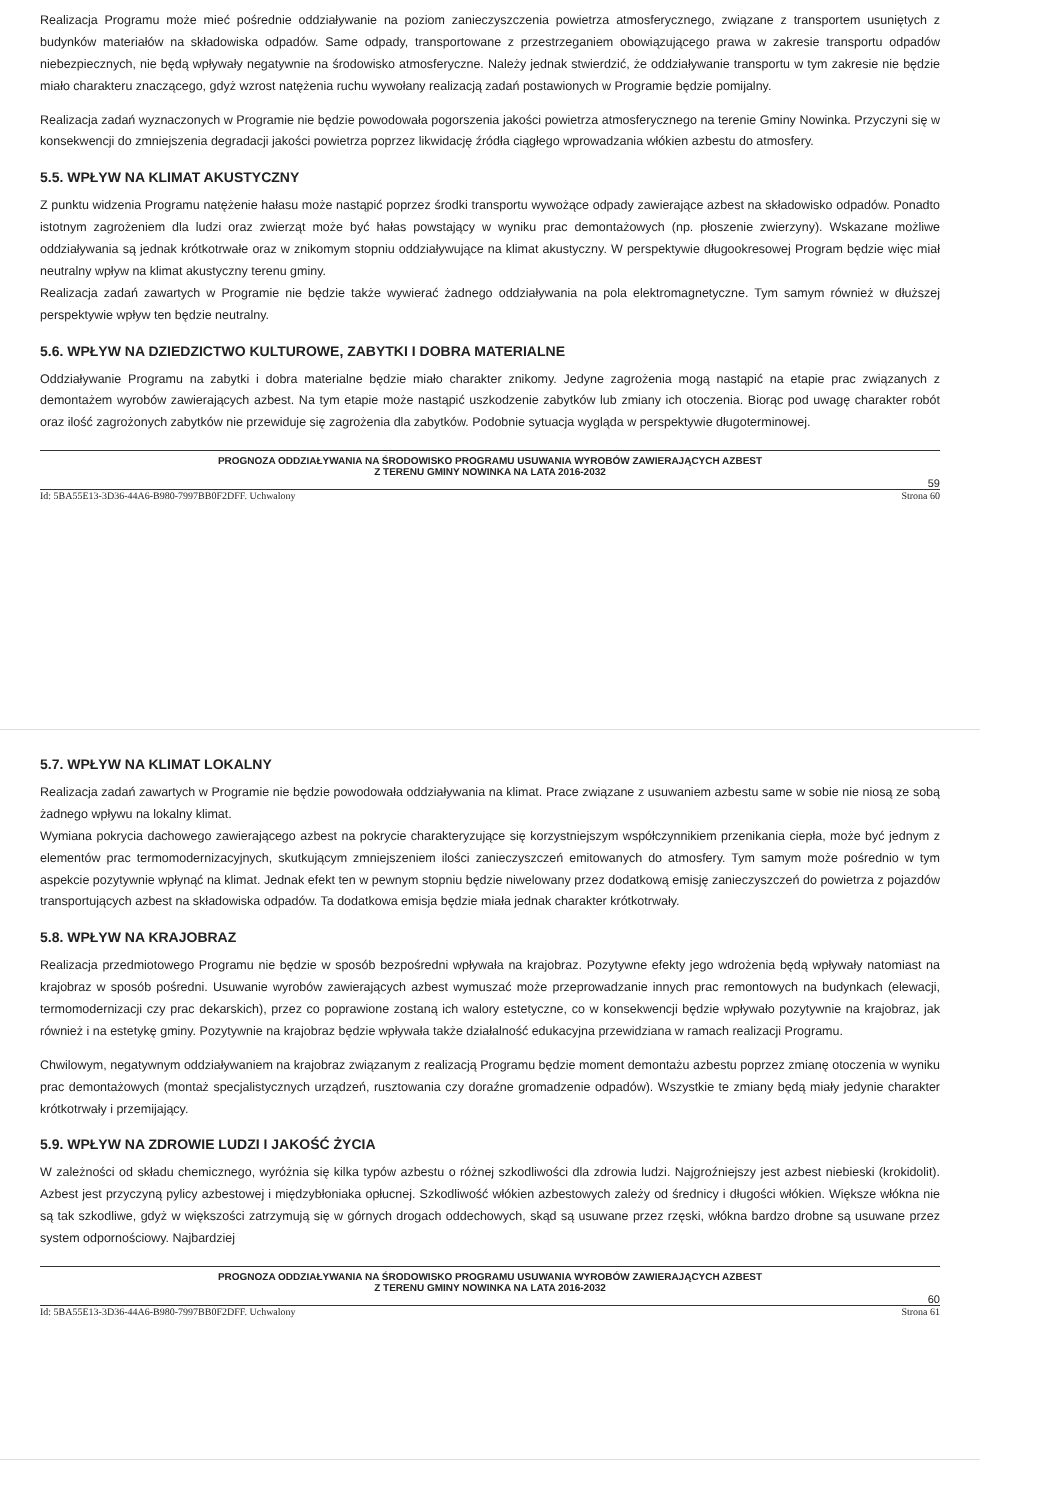Realizacja Programu może mieć pośrednie oddziaływanie na poziom zanieczyszczenia powietrza atmosferycznego, związane z transportem usuniętych z budynków materiałów na składowiska odpadów. Same odpady, transportowane z przestrzeganiem obowiązującego prawa w zakresie transportu odpadów niebezpiecznych, nie będą wpływały negatywnie na środowisko atmosferyczne. Należy jednak stwierdzić, że oddziaływanie transportu w tym zakresie nie będzie miało charakteru znaczącego, gdyż wzrost natężenia ruchu wywołany realizacją zadań postawionych w Programie będzie pomijalny.
Realizacja zadań wyznaczonych w Programie nie będzie powodowała pogorszenia jakości powietrza atmosferycznego na terenie Gminy Nowinka. Przyczyni się w konsekwencji do zmniejszenia degradacji jakości powietrza poprzez likwidację źródła ciągłego wprowadzania włókien azbestu do atmosfery.
5.5. WPŁYW NA KLIMAT AKUSTYCZNY
Z punktu widzenia Programu natężenie hałasu może nastąpić poprzez środki transportu wywożące odpady zawierające azbest na składowisko odpadów. Ponadto istotnym zagrożeniem dla ludzi oraz zwierząt może być hałas powstający w wyniku prac demontażowych (np. płoszenie zwierzyny). Wskazane możliwe oddziaływania są jednak krótkotrwałe oraz w znikomym stopniu oddziaływujące na klimat akustyczny. W perspektywie długookresowej Program będzie więc miał neutralny wpływ na klimat akustyczny terenu gminy.
Realizacja zadań zawartych w Programie nie będzie także wywierać żadnego oddziaływania na pola elektromagnetyczne. Tym samym również w dłuższej perspektywie wpływ ten będzie neutralny.
5.6. WPŁYW NA DZIEDZICTWO KULTUROWE, ZABYTKI I DOBRA MATERIALNE
Oddziaływanie Programu na zabytki i dobra materialne będzie miało charakter znikomy. Jedyne zagrożenia mogą nastąpić na etapie prac związanych z demontażem wyrobów zawierających azbest. Na tym etapie może nastąpić uszkodzenie zabytków lub zmiany ich otoczenia. Biorąc pod uwagę charakter robót oraz ilość zagrożonych zabytków nie przewiduje się zagrożenia dla zabytków. Podobnie sytuacja wygląda w perspektywie długoterminowej.
PROGNOZA ODDZIAŁYWANIA NA ŚRODOWISKO PROGRAMU USUWANIA WYROBÓW ZAWIERAJĄCYCH AZBEST
Z TERENU GMINY NOWINKA NA LATA 2016-2032
59
Id: 5BA55E13-3D36-44A6-B980-7997BB0F2DFF. Uchwalony Strona 60
5.7. WPŁYW NA KLIMAT LOKALNY
Realizacja zadań zawartych w Programie nie będzie powodowała oddziaływania na klimat. Prace związane z usuwaniem azbestu same w sobie nie niosą ze sobą żadnego wpływu na lokalny klimat.
Wymiana pokrycia dachowego zawierającego azbest na pokrycie charakteryzujące się korzystniejszym współczynnikiem przenikania ciepła, może być jednym z elementów prac termomodernizacyjnych, skutkującym zmniejszeniem ilości zanieczyszczeń emitowanych do atmosfery. Tym samym może pośrednio w tym aspekcie pozytywnie wpłynąć na klimat. Jednak efekt ten w pewnym stopniu będzie niwelowany przez dodatkową emisję zanieczyszczeń do powietrza z pojazdów transportujących azbest na składowiska odpadów. Ta dodatkowa emisja będzie miała jednak charakter krótkotrwały.
5.8. WPŁYW NA KRAJOBRAZ
Realizacja przedmiotowego Programu nie będzie w sposób bezpośredni wpływała na krajobraz. Pozytywne efekty jego wdrożenia będą wpływały natomiast na krajobraz w sposób pośredni. Usuwanie wyrobów zawierających azbest wymuszać może przeprowadzanie innych prac remontowych na budynkach (elewacji, termomodernizacji czy prac dekarskich), przez co poprawione zostaną ich walory estetyczne, co w konsekwencji będzie wpływało pozytywnie na krajobraz, jak również i na estetykę gminy. Pozytywnie na krajobraz będzie wpływała także działalność edukacyjna przewidziana w ramach realizacji Programu.
Chwilowym, negatywnym oddziaływaniem na krajobraz związanym z realizacją Programu będzie moment demontażu azbestu poprzez zmianę otoczenia w wyniku prac demontażowych (montaż specjalistycznych urządzeń, rusztowania czy doraźne gromadzenie odpadów). Wszystkie te zmiany będą miały jedynie charakter krótkotrwały i przemijający.
5.9. WPŁYW NA ZDROWIE LUDZI I JAKOŚĆ ŻYCIA
W zależności od składu chemicznego, wyróżnia się kilka typów azbestu o różnej szkodliwości dla zdrowia ludzi. Najgroźniejszy jest azbest niebieski (krokidolit). Azbest jest przyczyną pylicy azbestowej i międzybłoniaka opłucnej. Szkodliwość włókien azbestowych zależy od średnicy i długości włókien. Większe włókna nie są tak szkodliwe, gdyż w większości zatrzymują się w górnych drogach oddechowych, skąd są usuwane przez rzęski, włókna bardzo drobne są usuwane przez system odpornościowy. Najbardziej
PROGNOZA ODDZIAŁYWANIA NA ŚRODOWISKO PROGRAMU USUWANIA WYROBÓW ZAWIERAJĄCYCH AZBEST
Z TERENU GMINY NOWINKA NA LATA 2016-2032
60
Id: 5BA55E13-3D36-44A6-B980-7997BB0F2DFF. Uchwalony Strona 61